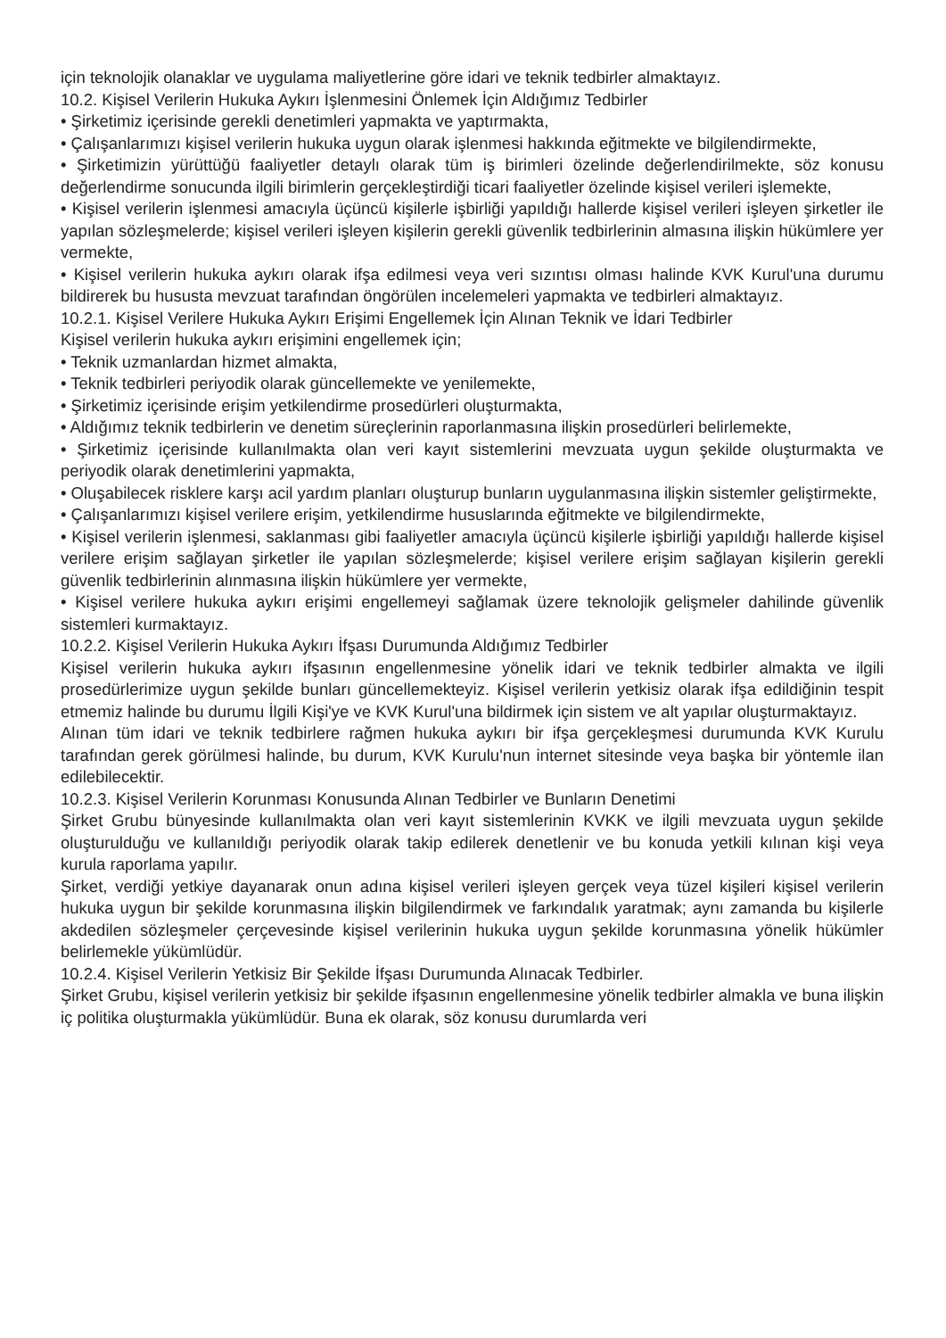için teknolojik olanaklar ve uygulama maliyetlerine göre idari ve teknik tedbirler almaktayız.
10.2. Kişisel Verilerin Hukuka Aykırı İşlenmesini Önlemek İçin Aldığımız Tedbirler
• Şirketimiz içerisinde gerekli denetimleri yapmakta ve yaptırmakta,
• Çalışanlarımızı kişisel verilerin hukuka uygun olarak işlenmesi hakkında eğitmekte ve bilgilendirmekte,
• Şirketimizin yürüttüğü faaliyetler detaylı olarak tüm iş birimleri özelinde değerlendirilmekte, söz konusu değerlendirme sonucunda ilgili birimlerin gerçekleştirdiği ticari faaliyetler özelinde kişisel verileri işlemekte,
• Kişisel verilerin işlenmesi amacıyla üçüncü kişilerle işbirliği yapıldığı hallerde kişisel verileri işleyen şirketler ile yapılan sözleşmelerde; kişisel verileri işleyen kişilerin gerekli güvenlik tedbirlerinin almasına ilişkin hükümlere yer vermekte,
• Kişisel verilerin hukuka aykırı olarak ifşa edilmesi veya veri sızıntısı olması halinde KVK Kurul'una durumu bildirerek bu hususta mevzuat tarafından öngörülen incelemeleri yapmakta ve tedbirleri almaktayız.
10.2.1. Kişisel Verilere Hukuka Aykırı Erişimi Engellemek İçin Alınan Teknik ve İdari Tedbirler
Kişisel verilerin hukuka aykırı erişimini engellemek için;
• Teknik uzmanlardan hizmet almakta,
• Teknik tedbirleri periyodik olarak güncellemekte ve yenilemekte,
• Şirketimiz içerisinde erişim yetkilendirme prosedürleri oluşturmakta,
• Aldığımız teknik tedbirlerin ve denetim süreçlerinin raporlanmasına ilişkin prosedürleri belirlemekte,
• Şirketimiz içerisinde kullanılmakta olan veri kayıt sistemlerini mevzuata uygun şekilde oluşturmakta ve periyodik olarak denetimlerini yapmakta,
• Oluşabilecek risklere karşı acil yardım planları oluşturup bunların uygulanmasına ilişkin sistemler geliştirmekte,
• Çalışanlarımızı kişisel verilere erişim, yetkilendirme hususlarında eğitmekte ve bilgilendirmekte,
• Kişisel verilerin işlenmesi, saklanması gibi faaliyetler amacıyla üçüncü kişilerle işbirliği yapıldığı hallerde kişisel verilere erişim sağlayan şirketler ile yapılan sözleşmelerde; kişisel verilere erişim sağlayan kişilerin gerekli güvenlik tedbirlerinin alınmasına ilişkin hükümlere yer vermekte,
• Kişisel verilere hukuka aykırı erişimi engellemeyi sağlamak üzere teknolojik gelişmeler dahilinde güvenlik sistemleri kurmaktayız.
10.2.2. Kişisel Verilerin Hukuka Aykırı İfşası Durumunda Aldığımız Tedbirler
Kişisel verilerin hukuka aykırı ifşasının engellenmesine yönelik idari ve teknik tedbirler almakta ve ilgili prosedürlerimize uygun şekilde bunları güncellemekteyiz. Kişisel verilerin yetkisiz olarak ifşa edildiğinin tespit etmemiz halinde bu durumu İlgili Kişi'ye ve KVK Kurul'una bildirmek için sistem ve alt yapılar oluşturmaktayız.
Alınan tüm idari ve teknik tedbirlere rağmen hukuka aykırı bir ifşa gerçekleşmesi durumunda KVK Kurulu tarafından gerek görülmesi halinde, bu durum, KVK Kurulu'nun internet sitesinde veya başka bir yöntemle ilan edilebilecektir.
10.2.3. Kişisel Verilerin Korunması Konusunda Alınan Tedbirler ve Bunların Denetimi
Şirket Grubu bünyesinde kullanılmakta olan veri kayıt sistemlerinin KVKK ve ilgili mevzuata uygun şekilde oluşturulduğu ve kullanıldığı periyodik olarak takip edilerek denetlenir ve bu konuda yetkili kılınan kişi veya kurula raporlama yapılır.
Şirket, verdiği yetkiye dayanarak onun adına kişisel verileri işleyen gerçek veya tüzel kişileri kişisel verilerin hukuka uygun bir şekilde korunmasına ilişkin bilgilendirmek ve farkındalık yaratmak; aynı zamanda bu kişilerle akdedilen sözleşmeler çerçevesinde kişisel verilerinin hukuka uygun şekilde korunmasına yönelik hükümler belirlemekle yükümlüdür.
10.2.4. Kişisel Verilerin Yetkisiz Bir Şekilde İfşası Durumunda Alınacak Tedbirler.
Şirket Grubu, kişisel verilerin yetkisiz bir şekilde ifşasının engellenmesine yönelik tedbirler almakla ve buna ilişkin iç politika oluşturmakla yükümlüdür. Buna ek olarak, söz konusu durumlarda veri